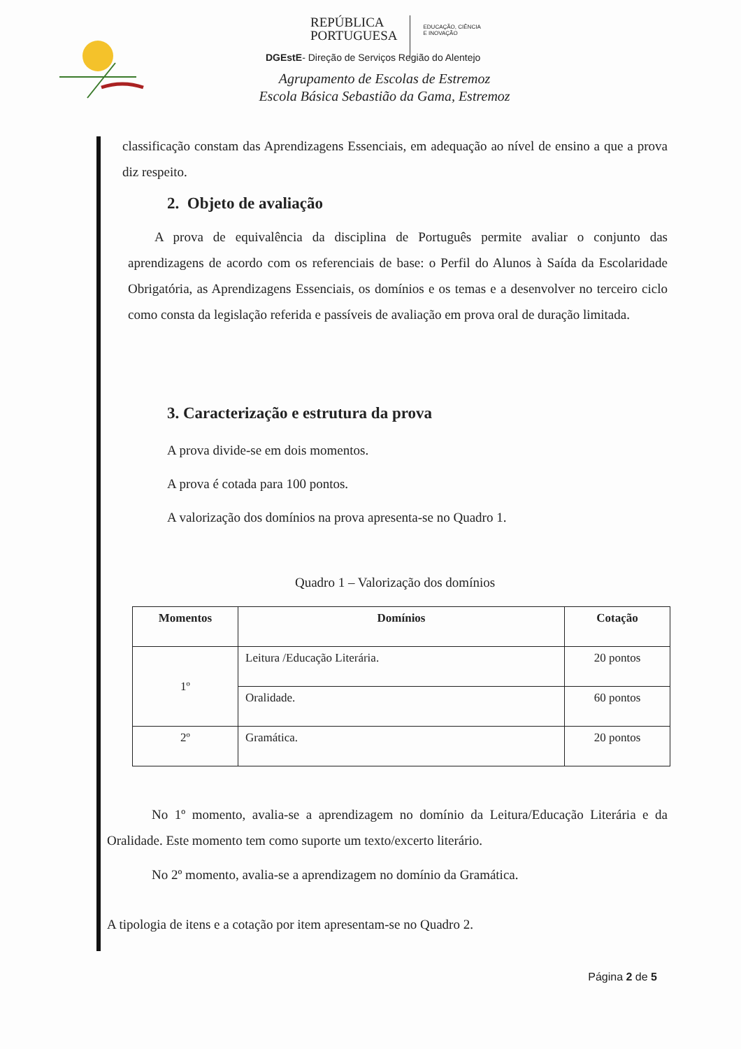REPÚBLICA
PORTUGUESA
EDUCAÇÃO, CIÊNCIA
E INOVAÇÃO
DGEstE- Direção de Serviços Região do Alentejo
Agrupamento de Escolas de Estremoz
Escola Básica Sebastião da Gama, Estremoz
classificação constam das Aprendizagens Essenciais, em adequação ao nível de ensino a que a prova diz respeito.
2. Objeto de avaliação
A prova de equivalência da disciplina de Português permite avaliar o conjunto das aprendizagens de acordo com os referenciais de base: o Perfil do Alunos à Saída da Escolaridade Obrigatória, as Aprendizagens Essenciais, os domínios e os temas e a desenvolver no terceiro ciclo como consta da legislação referida e passíveis de avaliação em prova oral de duração limitada.
3. Caracterização e estrutura da prova
A prova divide-se em dois momentos.
A prova é cotada para 100 pontos.
A valorização dos domínios na prova apresenta-se no Quadro 1.
Quadro 1 – Valorização dos domínios
| Momentos | Domínios | Cotação |
| --- | --- | --- |
| 1º | Leitura /Educação Literária. | 20 pontos |
| | Oralidade. | 60 pontos |
| 2º | Gramática. | 20 pontos |
No 1º momento, avalia-se a aprendizagem no domínio da Leitura/Educação Literária e da Oralidade. Este momento tem como suporte um texto/excerto literário.
No 2º momento, avalia-se a aprendizagem no domínio da Gramática.
A tipologia de itens e a cotação por item apresentam-se no Quadro 2.
Página 2 de 5